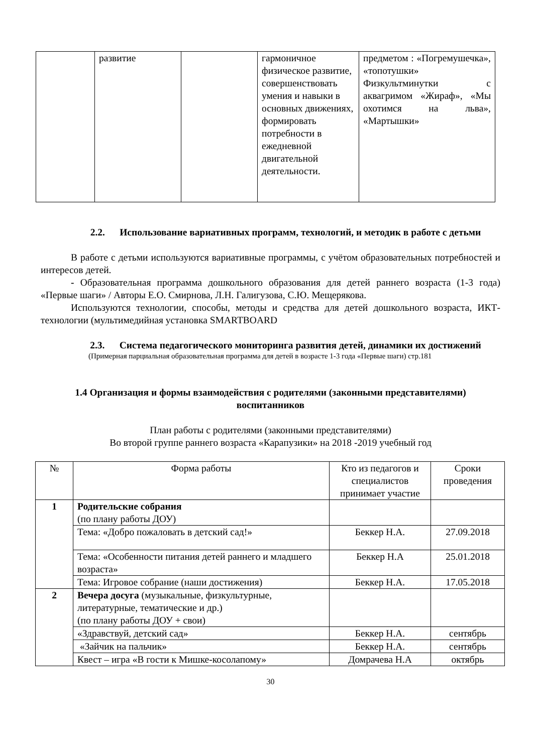| | развитие | | гармоничное физическое развитие, совершенствовать умения и навыки в основных движениях, формировать потребности в ежедневной двигательной деятельности. | предметом : «Погремушечка», «топотушки» Физкультминутки с аквагримом «Жираф», «Мы охотимся на льва», «Мартышки» |
2.2. Использование вариативных программ, технологий, и методик в работе с детьми
В работе с детьми используются вариативные программы, с учётом образовательных потребностей и интересов детей.
- Образовательная программа дошкольного образования для детей раннего возраста (1-3 года) «Первые шаги» / Авторы Е.О. Смирнова, Л.Н. Галигузова, С.Ю. Мещерякова.
Используются технологии, способы, методы и средства для детей дошкольного возраста, ИКТ-технологии (мультимедийная установка SMARTBOARD
2.3. Система педагогического мониторинга развития детей, динамики их достижений
(Примерная парциальная образовательная программа для детей в возрасте 1-3 года «Первые шаги) стр.181
1.4 Организация и формы взаимодействия с родителями (законными представителями) воспитанников
План работы с родителями (законными представителями)
Во второй группе раннего возраста «Карапузики» на 2018 -2019 учебный год
| № | Форма работы | Кто из педагогов и специалистов принимает участие | Сроки проведения |
| --- | --- | --- | --- |
| 1 | Родительские собрания (по плану работы ДОУ) | | |
| | Тема: «Добро пожаловать в детский сад!» | Беккер Н.А. | 27.09.2018 |
| | Тема: «Особенности питания детей раннего и младшего возраста» | Беккер Н.А | 25.01.2018 |
| | Тема: Игровое собрание (наши достижения) | Беккер Н.А. | 17.05.2018 |
| 2 | Вечера досуга (музыкальные, физкультурные, литературные, тематические и др.) (по плану работы ДОУ + свои) | | |
| | «Здравствуй, детский сад» | Беккер Н.А. | сентябрь |
| | «Зайчик на пальчик» | Беккер Н.А. | сентябрь |
| | Квест – игра «В гости к Мишке-косолапому» | Домрачева Н.А | октябрь |
30